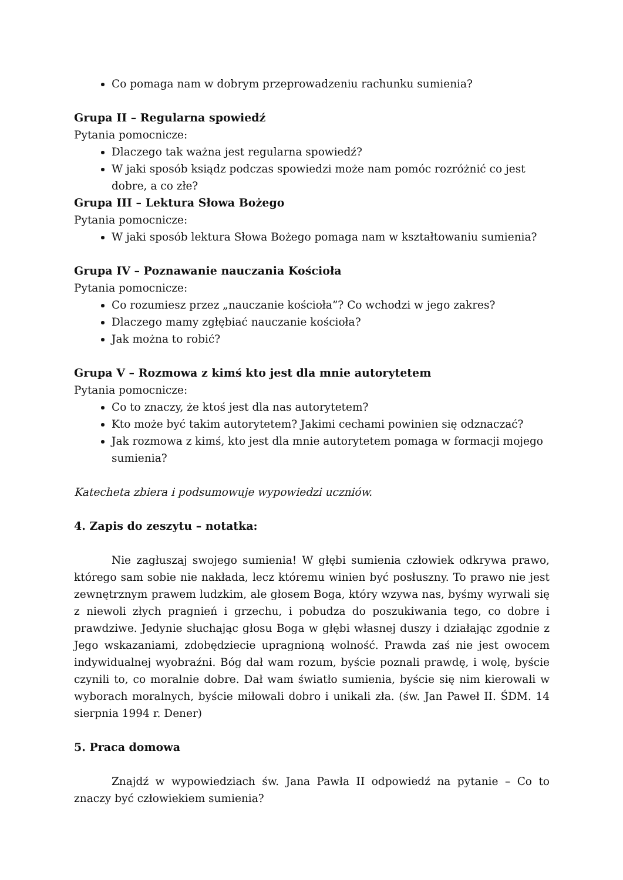Co pomaga nam w dobrym przeprowadzeniu rachunku sumienia?
Grupa II – Regularna spowiedź
Pytania pomocnicze:
Dlaczego tak ważna jest regularna spowiedź?
W jaki sposób ksiądz podczas spowiedzi może nam pomóc rozróżnić co jest dobre, a co złe?
Grupa III – Lektura Słowa Bożego
Pytania pomocnicze:
W jaki sposób lektura Słowa Bożego pomaga nam w kształtowaniu sumienia?
Grupa IV – Poznawanie nauczania Kościoła
Pytania pomocnicze:
Co rozumiesz przez „nauczanie kościoła”? Co wchodzi w jego zakres?
Dlaczego mamy zgłębiać nauczanie kościoła?
Jak można to robić?
Grupa V – Rozmowa z kimś kto jest dla mnie autorytetem
Pytania pomocnicze:
Co to znaczy, że ktoś jest dla nas autorytetem?
Kto może być takim autorytetem? Jakimi cechami powinien się odznaczać?
Jak rozmowa z kimś, kto jest dla mnie autorytetem pomaga w formacji mojego sumienia?
Katecheta zbiera i podsumowuje wypowiedzi uczniów.
4. Zapis do zeszytu – notatka:
Nie zagłuszaj swojego sumienia! W głębi sumienia człowiek odkrywa prawo, którego sam sobie nie nakłada, lecz któremu winien być posłuszny. To prawo nie jest zewnętrznym prawem ludzkim, ale głosem Boga, który wzywa nas, byśmy wyrwali się z niewoli złych pragnień i grzechu, i pobudza do poszukiwania tego, co dobre i prawdziwe. Jedynie słuchając głosu Boga w głębi własnej duszy i działając zgodnie z Jego wskazaniami, zdobędziecie upragnioną wolność. Prawda zaś nie jest owocem indywidualnej wyobraźni. Bóg dał wam rozum, byście poznali prawdę, i wolę, byście czynili to, co moralnie dobre. Dał wam światło sumienia, byście się nim kierowali w wyborach moralnych, byście miłowali dobro i unikali zła. (św. Jan Paweł II. ŚDM. 14 sierpnia 1994 r. Dener)
5. Praca domowa
Znajdź w wypowiedziach św. Jana Pawła II odpowiedź na pytanie – Co to znaczy być człowiekiem sumienia?